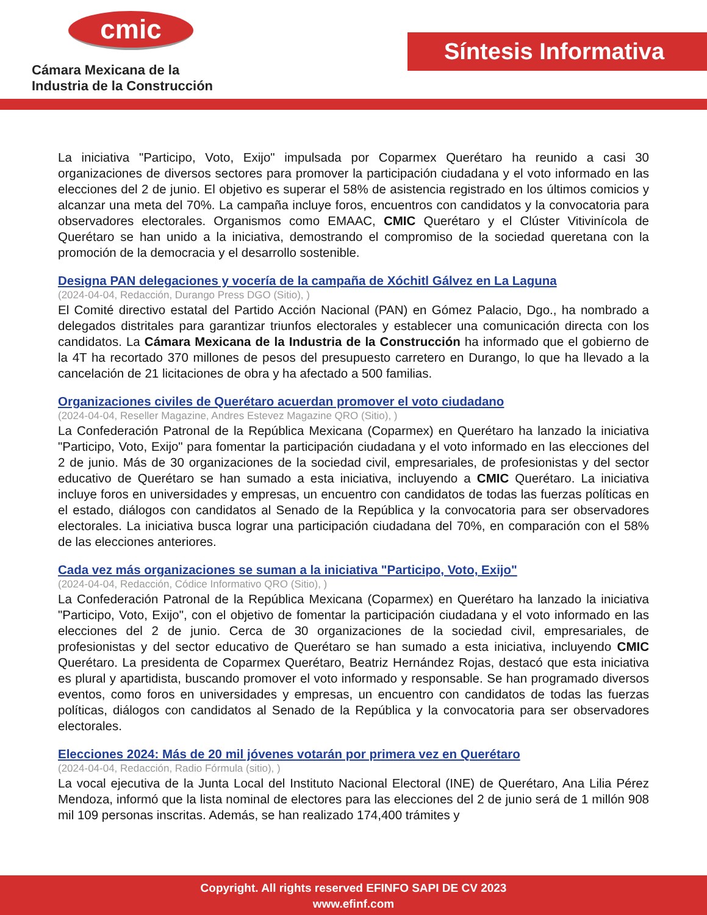cmic
Cámara Mexicana de la
Industria de la Construcción
Síntesis Informativa
La iniciativa "Participo, Voto, Exijo" impulsada por Coparmex Querétaro ha reunido a casi 30 organizaciones de diversos sectores para promover la participación ciudadana y el voto informado en las elecciones del 2 de junio. El objetivo es superar el 58% de asistencia registrado en los últimos comicios y alcanzar una meta del 70%. La campaña incluye foros, encuentros con candidatos y la convocatoria para observadores electorales. Organismos como EMAAC, CMIC Querétaro y el Clúster Vitivinícola de Querétaro se han unido a la iniciativa, demostrando el compromiso de la sociedad queretana con la promoción de la democracia y el desarrollo sostenible.
Designa PAN delegaciones y vocería de la campaña de Xóchitl Gálvez en La Laguna
(2024-04-04, Redacción, Durango Press DGO (Sitio), )
El Comité directivo estatal del Partido Acción Nacional (PAN) en Gómez Palacio, Dgo., ha nombrado a delegados distritales para garantizar triunfos electorales y establecer una comunicación directa con los candidatos. La Cámara Mexicana de la Industria de la Construcción ha informado que el gobierno de la 4T ha recortado 370 millones de pesos del presupuesto carretero en Durango, lo que ha llevado a la cancelación de 21 licitaciones de obra y ha afectado a 500 familias.
Organizaciones civiles de Querétaro acuerdan promover el voto ciudadano
(2024-04-04, Reseller Magazine, Andres Estevez Magazine QRO (Sitio), )
La Confederación Patronal de la República Mexicana (Coparmex) en Querétaro ha lanzado la iniciativa "Participo, Voto, Exijo" para fomentar la participación ciudadana y el voto informado en las elecciones del 2 de junio. Más de 30 organizaciones de la sociedad civil, empresariales, de profesionistas y del sector educativo de Querétaro se han sumado a esta iniciativa, incluyendo a CMIC Querétaro. La iniciativa incluye foros en universidades y empresas, un encuentro con candidatos de todas las fuerzas políticas en el estado, diálogos con candidatos al Senado de la República y la convocatoria para ser observadores electorales. La iniciativa busca lograr una participación ciudadana del 70%, en comparación con el 58% de las elecciones anteriores.
Cada vez más organizaciones se suman a la iniciativa "Participo, Voto, Exijo"
(2024-04-04, Redacción, Códice Informativo QRO (Sitio), )
La Confederación Patronal de la República Mexicana (Coparmex) en Querétaro ha lanzado la iniciativa "Participo, Voto, Exijo", con el objetivo de fomentar la participación ciudadana y el voto informado en las elecciones del 2 de junio. Cerca de 30 organizaciones de la sociedad civil, empresariales, de profesionistas y del sector educativo de Querétaro se han sumado a esta iniciativa, incluyendo CMIC Querétaro. La presidenta de Coparmex Querétaro, Beatriz Hernández Rojas, destacó que esta iniciativa es plural y apartidista, buscando promover el voto informado y responsable. Se han programado diversos eventos, como foros en universidades y empresas, un encuentro con candidatos de todas las fuerzas políticas, diálogos con candidatos al Senado de la República y la convocatoria para ser observadores electorales.
Elecciones 2024: Más de 20 mil jóvenes votarán por primera vez en Querétaro
(2024-04-04, Redacción, Radio Fórmula (sitio), )
La vocal ejecutiva de la Junta Local del Instituto Nacional Electoral (INE) de Querétaro, Ana Lilia Pérez Mendoza, informó que la lista nominal de electores para las elecciones del 2 de junio será de 1 millón 908 mil 109 personas inscritas. Además, se han realizado 174,400 trámites y
Copyright. All rights reserved EFINFO SAPI DE CV 2023
www.efinf.com